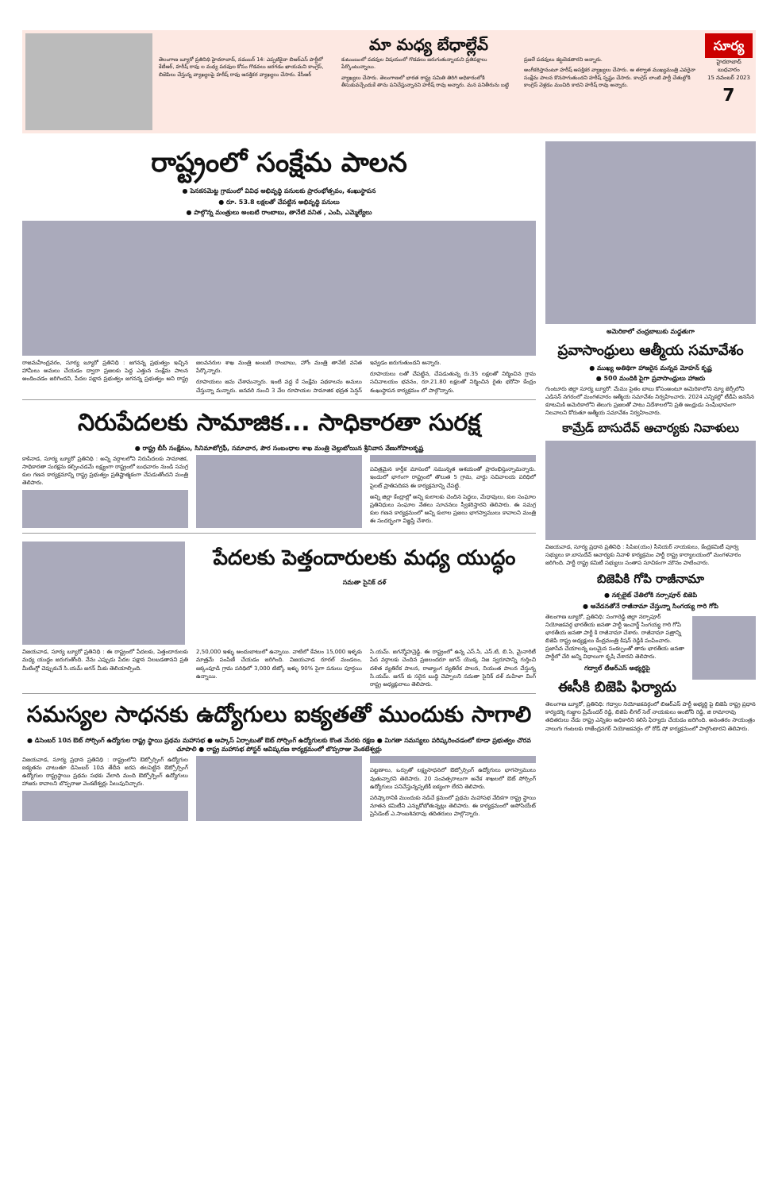మా మధ్య బేధాల్లేవ్
తెలంగాణ బ్యూరో ప్రతినిధి హైదరాబాద్, నవంబర్ 14: ఎప్పటికైనా బిఆర్ఎస్ పార్టీలో కేటీఆర్, హరీష్ రావు ల మధ్య పదవుల కోసం గొడవలు జరగడం ఖాయమని కాంగ్రెస్, బిజెపిలు చేస్తున్న వ్యాఖ్యలపై హరీష్ రావు ఆసక్తికర వ్యాఖ్యలు చేసారు. కేసీఆర్ కుటుంబంలో పదవుల విషయంలో గొడవలు జరుగుతున్నాయని ప్రతిపక్షాలు పేర్కొంటున్నాయి.
వ్యాఖ్యలు చేసారు. తెలంగాణలో భారత రాష్ట్ర సమితి తిరిగి అధికారంలోకి తీసుకువచ్చేందుకే తాను పనిచేస్తున్నానని హరీష్ రావు అన్నారు. మన పనితీరును బట్టి ప్రజలే పదవులు కట్టబెడతారని అన్నారు.
అంగీకరిస్తానంటూ హరీష్ ఆసక్తికర వ్యాఖ్యలు చేసారు. ఆ తర్వాత ముఖ్యమంత్రి ఎవరైనా సంక్షేమ పాలన కొనసాగుతుందని హరీష్ స్పష్టం చేసారు. కాంగ్రెస్ లాంటి పార్టీ చేతుల్లోకి కాంగ్రెస్ వెళ్లడం మంచిది కాదని హరీష్ రావు అన్నారు.
సూర్య
హైదరాబాద్
బుధవారం
15 నవంబర్ 2023
7
రాష్ట్రంలో సంక్షేమ పాలన
● పెనకనమెట్ట గ్రామంలో వివిధ అభివృద్ధి పనులకు ప్రారంభోత్సవం, శంఖుస్థాపన
● రూ. 53.8 లక్షలతో చేపట్టిన అభివృద్ధి పనులు
● పాల్గొన్న మంత్రులు అంబటి రాంబాబు, తానేటి వనిత , ఎంపి, ఎమ్మెల్యేలు
రాజమహేంద్రవరం, సూర్య బ్యూరో ప్రతినిధి : జగనన్న ప్రభుత్వం ఇచ్చిన హామీలు అమలు చేయడం ద్వారా ప్రజలకు పెద్ద ఎత్తున సంక్షేమ పాలన అందించడం జరిగిందని, పేదల పక్షాన ప్రభుత్వం జగనన్న ప్రభుత్వం అని రాష్ట్ర జలవనరుల శాఖ మంత్రి అంబటి రాంబాబు, హోం మంత్రి తానేటి వనిత పేర్కొన్నారు.
రూపాయలు జమ చేశామన్నారు. ఇంటి వద్ద కే సంక్షేమ పథకాలను అమలు చేస్తున్నా మన్నారు. జనవరి నుంచి 3 వేల రూపాయల సామాజిక భద్రత పెన్షన్ ఇవ్వడం జరుగుతుందని అన్నారు.
రూపాయలు లతో చేపట్టిన, చేపడుతున్న రు.35 లక్షలతో నిర్మించిన గ్రామ సచివాలయం భవనం, రూ.21.80 లక్షలతో నిర్మించిన రైతు భరోసా కేంద్రం శంఖుస్థాపన కార్యక్రమం లో పాల్గొన్నారు.
నిరుపేదలకు సామాజిక... సాధికారతా సురక్ష
● రాష్ట్ర బీసీ సంక్షేమం, సినిమాటోగ్రఫీ, సమాచార, పౌర సంబంధాల శాఖ మంత్రి చెల్లుబోయిన శ్రీనివాస వేణుగోపాలకృష్ణ
కాకినాడ, సూర్య బ్యూరో ప్రతినిధి : అన్ని వర్గాలలోని నిరుపేదలకు సామాజిక, సాధికారతా సురక్షను కల్పించడమే లక్ష్యంగా రాష్ట్రంలో బుధవారం నుండి సమగ్ర కుల గణన కార్యక్రమాన్ని రాష్ట్ర ప్రభుత్వం ప్రతిష్టాత్మకంగా చేపడుతోందని మంత్రి తెలిపారు.
పవిత్రమైన కార్తీక మాసంలో సమున్నత ఆశయంతో ప్రారంభిస్తున్నామన్నారు. ఇందులో భాగంగా రాష్ట్రంలో తొలుత 5 గ్రామ, వార్డు సచివాలయ పరిధిలో పైలట్ ప్రాతిపదికన ఈ కార్యక్రమాన్ని చేపట్టి.
అన్ని జిల్లా కేంద్రాల్లో అన్ని కులాలకు చెందిన పెద్దలు, మేధావులు, కుల సంఘాల ప్రతినిధులు సంఘాల నేతలు సూచనలు స్వీకరిస్తారని తెలిపారు. ఈ సమగ్ర కుల గణన కార్యక్రమంలో అన్ని కులాల ప్రజలు భాగస్వాములు కావాలని మంత్రి ఈ సందర్భంగా విజ్ఞప్తి చేశారు.
పేదలకు పెత్తందారులకు మధ్య యుద్ధం
సమతా సైనిక్ దళ్
విజయవాడ, సూర్య బ్యూరో ప్రతినిధి : ఈ రాష్ట్రంలో పేదలకు, పెత్తందారులకు మధ్య యుద్ధం జరుగుతోంది. నేను ఎప్పుడు పేదల పక్షాన నిలబడతానని ప్రతి మీటింగ్లో చెప్పుకునే సి.యమ్ జగన్ మీకు తెలియాల్సింది.
2,50,000 ఇళ్ళు అందుబాటులో ఉన్నాయి. వాటిలో కేవలం 15,000 ఇళ్ళకు మాత్రమే పంపిణీ చేయడం జరిగింది. విజయవాడ రూరల్ మండలం, జక్కంపూడి గ్రామ పరిధిలో 3,000 టిట్కో ఇళ్ళు 90% పైగా పనులు పూర్తయి ఉన్నాయి.
సి.యమ్. జగన్మోహన్రెడ్డి. ఈ రాష్ట్రంలో ఉన్న ఎస్.సి, ఎస్.టి, బి.సి, మైనారిటీ పేద వర్గాలకు చెందిన ప్రజలందరూ జగన్ యొక్క నిజ స్వరూపాన్ని గుర్తించి దళిత వ్యతిరేక పాలన, రాజ్యాంగ వ్యతిరేక పాలన, నియంత పాలన చేస్తున్న సి.యమ్. జగన్ కు సరైన బుద్ధి చెప్పాలని సమతా సైనిక్ దళ్ మహిళా వింగ్ రాష్ట్ర అధ్యక్షురాలు తెలిపారు.
సమస్యల సాధనకు ఉద్యోగులు ఐక్యతతో ముందుకు సాగాలి
● డిసెంబర్ 10న ఔట్ సోర్సింగ్ ఉద్యోగుల రాష్ట్ర స్థాయి ప్రథమ మహాసభ ● ఆప్కాస్ ఏర్పాటుతో ఔట్ సోర్సింగ్ ఉద్యోగులకు కొంత మేరకు రక్షణ ● మిగతా సమస్యలు పరిష్కరించడంలో కూడా ప్రభుత్వం చొరవ చూపాలి ● రాష్ట్ర మహాసభ పోస్టర్ ఆవిష్కరణ కార్యక్రమంలో బొప్పరాజు వెంకటేశ్వర్లు
విజయవాడ, సూర్య ప్రధాన ప్రతినిధి : రాష్ట్రంలోని ఔట్సోర్సింగ్ ఉద్యోగుల ఐక్యతను చాటుతూ డిసెంబర్ 10వ తేదీన జరప తలపెట్టిన ఔట్సోర్సింగ్ ఉద్యోగుల రాష్ట్రస్థాయి ప్రథమ సభకు వేలాది మంది ఔట్సోర్సింగ్ ఉద్యోగులు హాజరు కావాలని బొప్పరాజు వెంకటేశ్వర్లు పిలుపునిచ్చారు.
పట్టణాలు, ఒర్పుతో లక్ష్యసాధనలో ఔట్సోర్సింగ్ ఉద్యోగులు భాగస్వాములు వుతున్నారని తెలిపారు. 20 సంవత్సరాలుగా అనేక శాఖలలో ఔట్ సోర్సింగ్ ఉద్యోగులు పనిచేస్తున్నప్పటికీ ఐక్యంగా లేరని తెలిపారు.
పరిష్కారానికి ముందుకు నడిచే క్రమంలో ప్రథమ మహాసభ వేదికగా రాష్ట్ర స్థాయి నూతన కమిటీని ఎన్నుకోబోతున్నట్లు తెలిపారు. ఈ కార్యక్రమంలో అసోసియేట్ ప్రెసిడెంట్ ఎ.సాంబశివరావు తదితరులు పాల్గొన్నారు.
అమెరికాలో చంద్రబాబుకు మద్దతుగా
ప్రవాసాంధ్రులు ఆత్మీయ సమావేశం
● ముఖ్య అతిథిగా హాజరైన మన్నవ మోహన్ కృష్ణ
● 500 మందికి పైగా ప్రవాసాంధ్రులు హాజరు
గుంటూరు జిల్లా సూర్య బ్యూరో: మేము సైతం బాబు కోసంఅంటూ అమెరికాలోని న్యూ జెర్సీలోని ఎడిసన్ నగరంలో మంగళవారం ఆత్మీయ సమావేశం నిర్వహించారు. 2024 ఎన్నికల్లో టీడీపి జనసేన కూటమికి అమెరికాలోని తెలుగు ప్రజలతో పాటు విదేశాలలోని ప్రతి ఆంధ్రుడు సంఘీభావంగా నిలవాలని కోరుతూ ఆత్మీయ సమావేశం నిర్వహించారు.
కామ్రేడ్ బాసుదేవ్ ఆచార్యకు నివాళులు
విజయవాడ, సూర్య ప్రధాన ప్రతినిధి : సిపిఐ(యం) సీనియర్ నాయకులు, కేంద్రకమిటీ పూర్వ సభ్యులు కా.బాసుదేవ్ ఆచార్యకు నివాళి కార్యక్రమం పార్టీ రాష్ట్ర కార్యాలయంలో మంగళవారం జరిగింది. పార్టీ రాష్ట్ర కమిటీ సభ్యులు సంతాప సూచికంగా మౌనం పాటించారు.
బిజెపికి గోపి రాజీనామా
● నక్సలైట్ చేతిలోకి నర్సాపూర్ బిజెపి
● ఆవేదనతోనే రాజీనామా చేస్తున్నా సింగయ్య గారి గోపి
తెలంగాణ బ్యూరో, ప్రతినిధి: సంగారెడ్డి జిల్లా నర్సాపూర్ నియోజకవర్గ భారతీయ జనతా పార్టీ ఇంచార్జ్ సింగయ్య గారి గోపి భారతీయ జనతా పార్టీ కి రాజీనామా చేశారు. రాజీనామా పత్రాన్ని బిజెపి రాష్ట్ర అధ్యక్షులు కేంద్రమంత్రి కిషన్ రెడ్డికి పంపించారు. ప్రజాసేవ చేయాలన్న బలమైన సంకల్పంతో తాను భారతీయ జనతా పార్టీలో చేరి అన్ని విధాలుగా కృషి చేశానని తెలిపారు.
గద్వాల్ టీఆర్ఎస్ అభ్యర్థిపై
ఈసీకి బిజెపి ఫిర్యాదు
తెలంగాణ బ్యూరో, ప్రతినిధి: గద్వాల నియోజకవర్గంలో బిఆర్ఎస్ పార్టీ అభ్యర్థి పై బిజెపి రాష్ట్ర ప్రధాన కార్యదర్శి గుజ్జుల ప్రేమేందర్ రెడ్డి, బిజెపి లీగల్ సెల్ నాయకులు ఆంటోనీ రెడ్డి, జి రామారావు తదితరులు నేడు రాష్ట్ర ఎన్నికల అధికారిని కలిసి ఫిర్యాదు చేయడం జరిగింది. అనంతరం సాయంత్రం నాలుగు గంటలకు రాజేంద్రనగర్ నియోజకవర్గం లో రోడ్ షో కార్యక్రమంలో పాల్గొంటారని తెలిపారు.